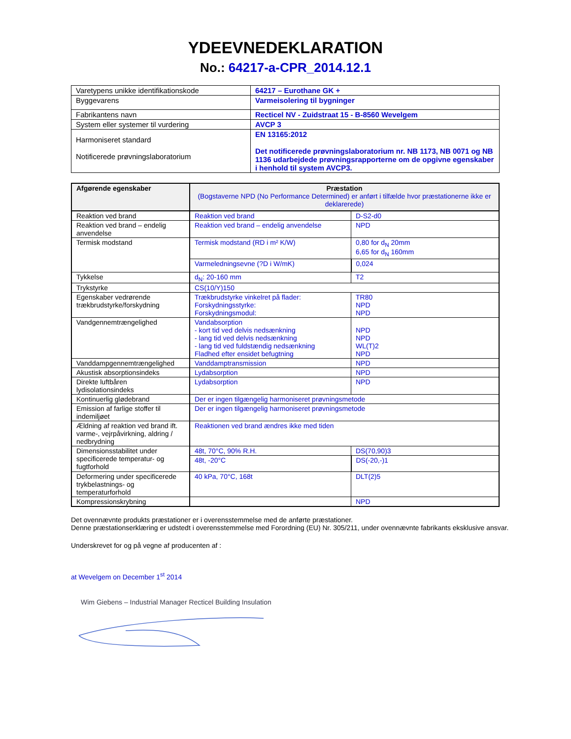YDEEVNEDEKLARATION
No.: 64217-a-CPR_2014.12.1
| Varetypens unikke identifikationskode | 64217 – Eurothane GK + |
| Byggevarens | Varmeisolering til bygninger |
| Fabrikantens navn | Recticel NV - Zuidstraat 15 - B-8560 Wevelgem |
| System eller systemer til vurdering | AVCP 3 |
| Harmoniseret standard Notificerede prøvningslaboratorium | EN 13165:2012 Det notificerede prøvningslaboratorium nr. NB 1173, NB 0071 og NB 1136 udarbejdede prøvningsrapporterne om de opgivne egenskaber i henhold til system AVCP3. |
| Afgørende egenskaber | Præstation (Bogstaverne NPD (No Performance Determined) er anført i tilfælde hvor præstationerne ikke er deklarerede) | |
| --- | --- | --- |
| Reaktion ved brand | Reaktion ved brand | D-S2-d0 |
| Reaktion ved brand – endelig anvendelse | Reaktion ved brand – endelig anvendelse | NPD |
| Termisk modstand | Termisk modstand (RD i m² K/W) | 0,80 for d<sub>N</sub> 20mm 6,65 for d<sub>N</sub> 160mm |
| | Varmeledningsevne (?D i W/mK) | 0,024 |
| Tykkelse | d<sub>N</sub>: 20-160 mm | T2 |
| Trykstyrke | CS(10/Y)150 | |
| Egenskaber vedrørende trækbrudstyrke/forskydning | Trækbrudstyrke vinkelret på flader: Forskydningsstyrke: Forskydningsmodul: | TR80 NPD NPD |
| Vandgennemtrængelighed | Vandabsorption - kort tid ved delvis nedsænkning - lang tid ved delvis nedsænkning - lang tid ved fuldstændig nedsænkning Fladhed efter ensidet befugtning | NPD NPD WL(T)2 NPD |
| Vanddampgennemtrængelighed | Vanddamptransmission | NPD |
| Akustisk absorptionsindeks | Lydabsorption | NPD |
| Direkte luftbåren lydisolationsindeks | Lydabsorption | NPD |
| Kontinuerlig glødebrand | Der er ingen tilgængelig harmoniseret prøvningsmetode | |
| Emission af farlige stoffer til indemiljøet | Der er ingen tilgængelig harmoniseret prøvningsmetode | |
| Ældning af reaktion ved brand ift. varme-, vejrpåvirkning, aldring / nedbrydning | Reaktionen ved brand ændres ikke med tiden | |
| Dimensionsstabilitet under specificerede temperatur- og fugtforhold | 48t, 70°C, 90% R.H. | DS(70,90)3 |
| | 48t, -20°C | DS(-20,-)1 |
| Deformering under specificerede trykbelastnings- og temperaturforhold | 40 kPa, 70°C, 168t | DLT(2)5 |
| Kompressionskrybning | | NPD |
Det ovennævnte produkts præstationer er i overensstemmelse med de anførte præstationer.
Denne præstationserklæring er udstedt i overensstemmelse med Forordning (EU) Nr. 305/211, under ovennævnte fabrikants eksklusive ansvar.
Underskrevet for og på vegne af producenten af :
at Wevelgem on December 1<sup>st</sup> 2014
Wim Giebens – Industrial Manager Recticel Building Insulation